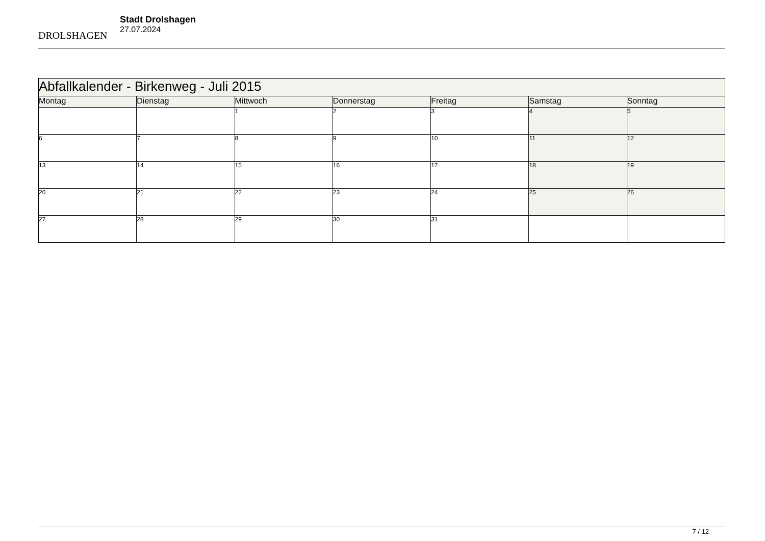DROLSHAGEN
Stadt Drolshagen
27.07.2024
| Abfallkalender - Birkenweg - Juli 2015 | | | | | | |
| Montag | Dienstag | Mittwoch | Donnerstag | Freitag | Samstag | Sonntag |
| | | 1 | 2 | 3 | 4 | 5 |
| 6 | 7 | 8 | 9 | 10 | 11 | 12 |
| 13 | 14 | 15 | 16 | 17 | 18 | 19 |
| 20 | 21 | 22 | 23 | 24 | 25 | 26 |
| 27 | 28 | 29 | 30 | 31 | | |
7 / 12